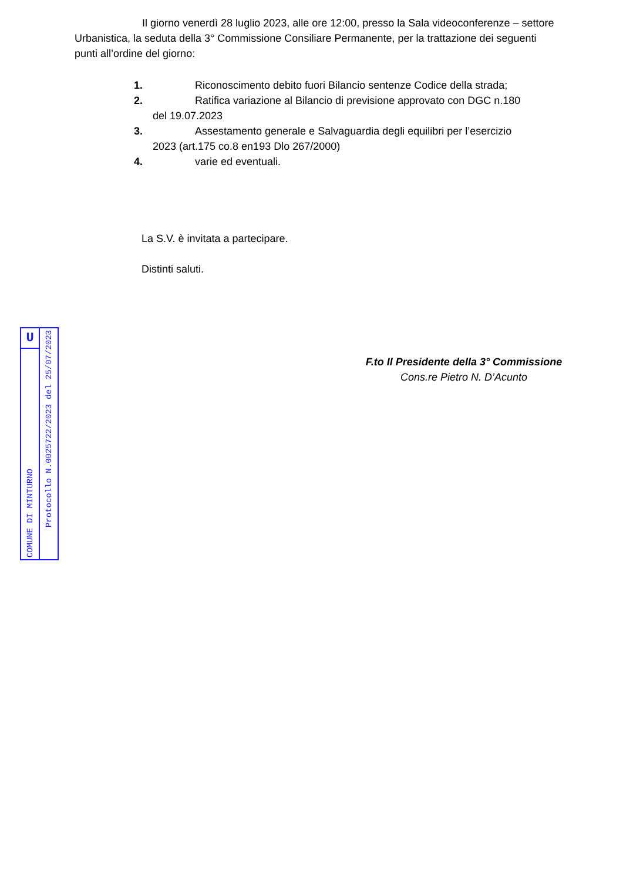Il giorno venerdì 28 luglio 2023, alle ore 12:00, presso la Sala videoconferenze – settore Urbanistica, la seduta della 3° Commissione Consiliare Permanente, per la trattazione dei seguenti punti all’ordine del giorno:
1. Riconoscimento debito fuori Bilancio sentenze Codice della strada;
2. Ratifica variazione al Bilancio di previsione approvato con DGC n.180
del 19.07.2023
3. Assestamento generale e Salvaguardia degli equilibri per l’esercizio
2023 (art.175 co.8 en193 Dlo 267/2000)
4. varie ed eventuali.
La S.V. è invitata a partecipare.
Distinti saluti.
U
COMUNE DI MINTURNO
Protocollo N.0025722/2023 del 25/07/2023
F.to Il Presidente della 3° Commissione
Cons.re Pietro N. D’Acunto